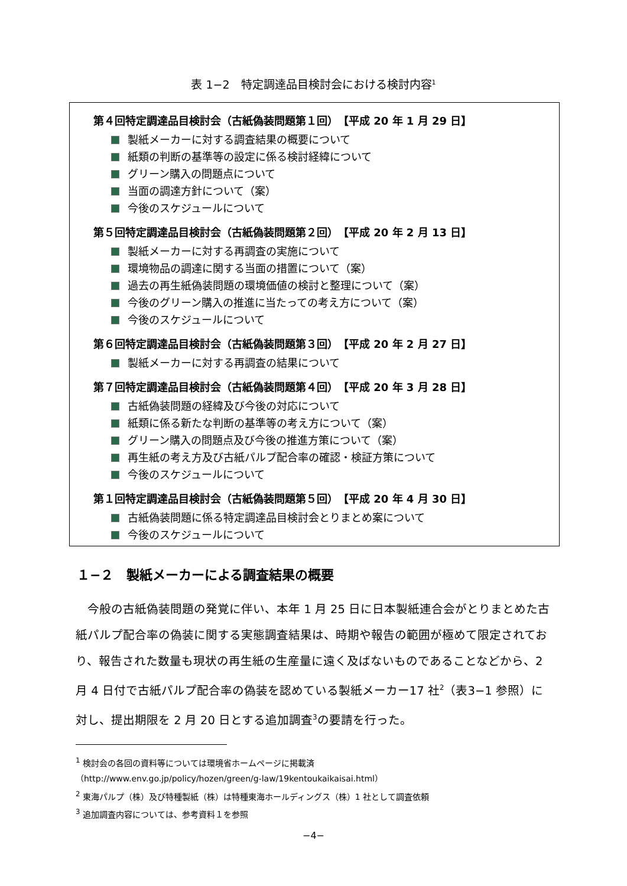表 1−2　特定調達品目検討会における検討内容<sup>1</sup>
第４回特定調達品目検討会（古紙偽装問題第１回）　【平成 20 年 1 月 29 日】
製紙メーカーに対する調査結果の概要について
紙類の判断の基準等の設定に係る検討経緯について
グリーン購入の問題点について
当面の調達方針について（案）
今後のスケジュールについて
第５回特定調達品目検討会（古紙偽装問題第２回）　【平成 20 年 2 月 13 日】
製紙メーカーに対する再調査の実施について
環境物品の調達に関する当面の措置について（案）
過去の再生紙偽装問題の環境価値の検討と整理について（案）
今後のグリーン購入の推進に当たっての考え方について（案）
今後のスケジュールについて
第６回特定調達品目検討会（古紙偽装問題第３回）　【平成 20 年 2 月 27 日】
製紙メーカーに対する再調査の結果について
第７回特定調達品目検討会（古紙偽装問題第４回）　【平成 20 年 3 月 28 日】
古紙偽装問題の経緯及び今後の対応について
紙類に係る新たな判断の基準等の考え方について（案）
グリーン購入の問題点及び今後の推進方策について（案）
再生紙の考え方及び古紙パルプ配合率の確認・検証方策について
今後のスケジュールについて
第１回特定調達品目検討会（古紙偽装問題第５回）　【平成 20 年 4 月 30 日】
古紙偽装問題に係る特定調達品目検討会とりまとめ案について
今後のスケジュールについて
１−２　製紙メーカーによる調査結果の概要
　今般の古紙偽装問題の発覚に伴い、本年 1 月 25 日に日本製紙連合会がとりまとめた古紙パルプ配合率の偽装に関する実態調査結果は、時期や報告の範囲が極めて限定されており、報告された数量も現状の再生紙の生産量に遠く及ばないものであることなどから、2 月 4 日付で古紙パルプ配合率の偽装を認めている製紙メーカー17 社<sup>2</sup>（表3−1 参照）に対し、提出期限を 2 月 20 日とする追加調査<sup>3</sup>の要請を行った。
<sup>1</sup> 検討会の各回の資料等については環境省ホームページに掲載済
（http://www.env.go.jp/policy/hozen/green/g-law/19kentoukaikaisai.html）
<sup>2</sup> 東海パルプ（株）及び特種製紙（株）は特種東海ホールディングス（株）1 社として調査依頼
<sup>3</sup> 追加調査内容については、参考資料１を参照
−4−